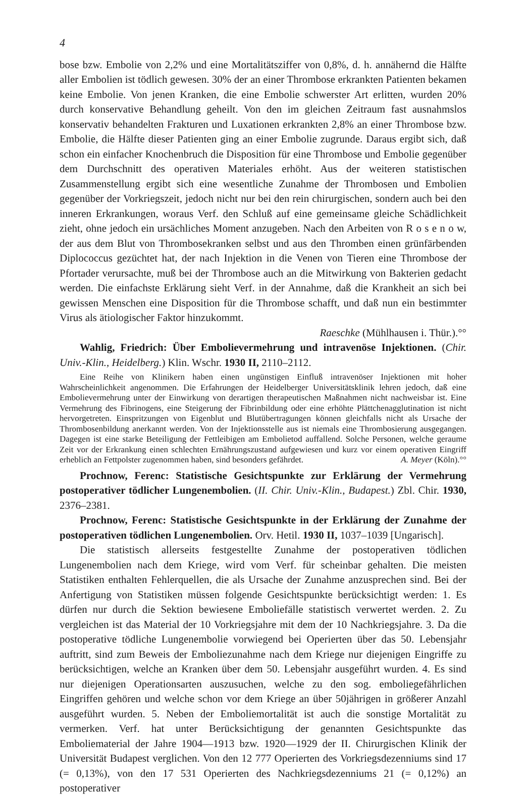4
bose bzw. Embolie von 2,2% und eine Mortalitätsziffer von 0,8%, d. h. annähernd die Hälfte aller Embolien ist tödlich gewesen. 30% der an einer Thrombose erkrankten Patienten bekamen keine Embolie. Von jenen Kranken, die eine Embolie schwerster Art erlitten, wurden 20% durch konservative Behandlung geheilt. Von den im gleichen Zeitraum fast ausnahmslos konservativ behandelten Frakturen und Luxationen erkrankten 2,8% an einer Thrombose bzw. Embolie, die Hälfte dieser Patienten ging an einer Embolie zugrunde. Daraus ergibt sich, daß schon ein einfacher Knochenbruch die Disposition für eine Thrombose und Embolie gegenüber dem Durchschnitt des operativen Materiales erhöht. Aus der weiteren statistischen Zusammenstellung ergibt sich eine wesentliche Zunahme der Thrombosen und Embolien gegenüber der Vorkriegszeit, jedoch nicht nur bei den rein chirurgischen, sondern auch bei den inneren Erkrankungen, woraus Verf. den Schluß auf eine gemeinsame gleiche Schädlichkeit zieht, ohne jedoch ein ursächliches Moment anzugeben. Nach den Arbeiten von R o s e n o w, der aus dem Blut von Thrombosekranken selbst und aus den Thromben einen grünfärbenden Diplococcus gezüchtet hat, der nach Injektion in die Venen von Tieren eine Thrombose der Pfortader verursachte, muß bei der Thrombose auch an die Mitwirkung von Bakterien gedacht werden. Die einfachste Erklärung sieht Verf. in der Annahme, daß die Krankheit an sich bei gewissen Menschen eine Disposition für die Thrombose schafft, und daß nun ein bestimmter Virus als ätiologischer Faktor hinzukommt.
Raeschke (Mühlhausen i. Thür.).°°
Wahlig, Friedrich: Über Emboliever­mehrung und intravenöse Injektionen. (Chir. Univ.-Klin., Heidelberg.) Klin. Wschr. 1930 II, 2110–2112.
Eine Reihe von Klinikern haben einen ungünstigen Einfluß intravenöser Injektionen mit hoher Wahrscheinlichkeit angenommen. Die Erfahrungen der Heidelberger Universitätsklinik lehren jedoch, daß eine Emboliever­mehrung unter der Einwirkung von derartigen therapeutischen Maßnahmen nicht nachweisbar ist. Eine Vermehrung des Fibrinogens, eine Steigerung der Fibrinbildung oder eine erhöhte Plättchenagglutination ist nicht hervorgetreten. Einspritzungen von Eigenblut und Blutübertragungen können gleichfalls nicht als Ursache der Thrombosenbildung anerkannt werden. Von der Injektionsstelle aus ist niemals eine Thrombosierung ausgegangen. Dagegen ist eine starke Beteiligung der Fettleibigen am Emboli­etod auffallend. Solche Personen, welche geraume Zeit vor der Erkrankung einen schlechten Ernährungszustand aufgewiesen und kurz vor einem operativen Eingriff erheblich an Fettpolster zugenommen haben, sind besonders gefährdet. A. Meyer (Köln).°°
Prochnow, Ferenc: Statistische Gesichtspunkte zur Erklärung der Vermehrung postoperativer tödlicher Lungenembolien. (II. Chir. Univ.-Klin., Budapest.) Zbl. Chir. 1930, 2376–2381.
Prochnow, Ferenc: Statistische Gesichtspunkte in der Erklärung der Zunahme der postoperativen tödlichen Lungenembolien. Orv. Hetil. 1930 II, 1037–1039 [Ungarisch].
Die statistisch allerseits festgestellte Zunahme der postoperativen tödlichen Lungenembolien nach dem Kriege, wird vom Verf. für scheinbar gehalten. Die meisten Statistiken enthalten Fehlerquellen, die als Ursache der Zunahme anzusprechen sind. Bei der Anfertigung von Statistiken müssen folgende Gesichtspunkte berücksichtigt werden: 1. Es dürfen nur durch die Sektion bewiesene Emboliefälle statistisch verwertet werden. 2. Zu vergleichen ist das Material der 10 Vorkriegsjahre mit dem der 10 Nachkriegsjahre. 3. Da die postoperative tödliche Lungenembolie vorwiegend bei Operierten über das 50. Lebensjahr auftritt, sind zum Beweis der Emboliezunahme nach dem Kriege nur diejenigen Eingriffe zu berücksichtigen, welche an Kranken über dem 50. Lebensjahr ausgeführt wurden. 4. Es sind nur diejenigen Operationsarten auszusuchen, welche zu den sog. emboliegefährlichen Eingriffen gehören und welche schon vor dem Kriege an über 50jährigen in größerer Anzahl ausgeführt wurden. 5. Neben der Emboliemortalität ist auch die sonstige Mortalität zu vermerken. Verf. hat unter Berücksichtigung der genannten Gesichtspunkte das Emboliematerial der Jahre 1904—1913 bzw. 1920—1929 der II. Chirurgischen Klinik der Universität Budapest verglichen. Von den 12 777 Operierten des Vorkriegsdezenniums sind 17 (= 0,13%), von den 17 531 Operierten des Nachkriegsdezenniums 21 (= 0,12%) an postoperativer